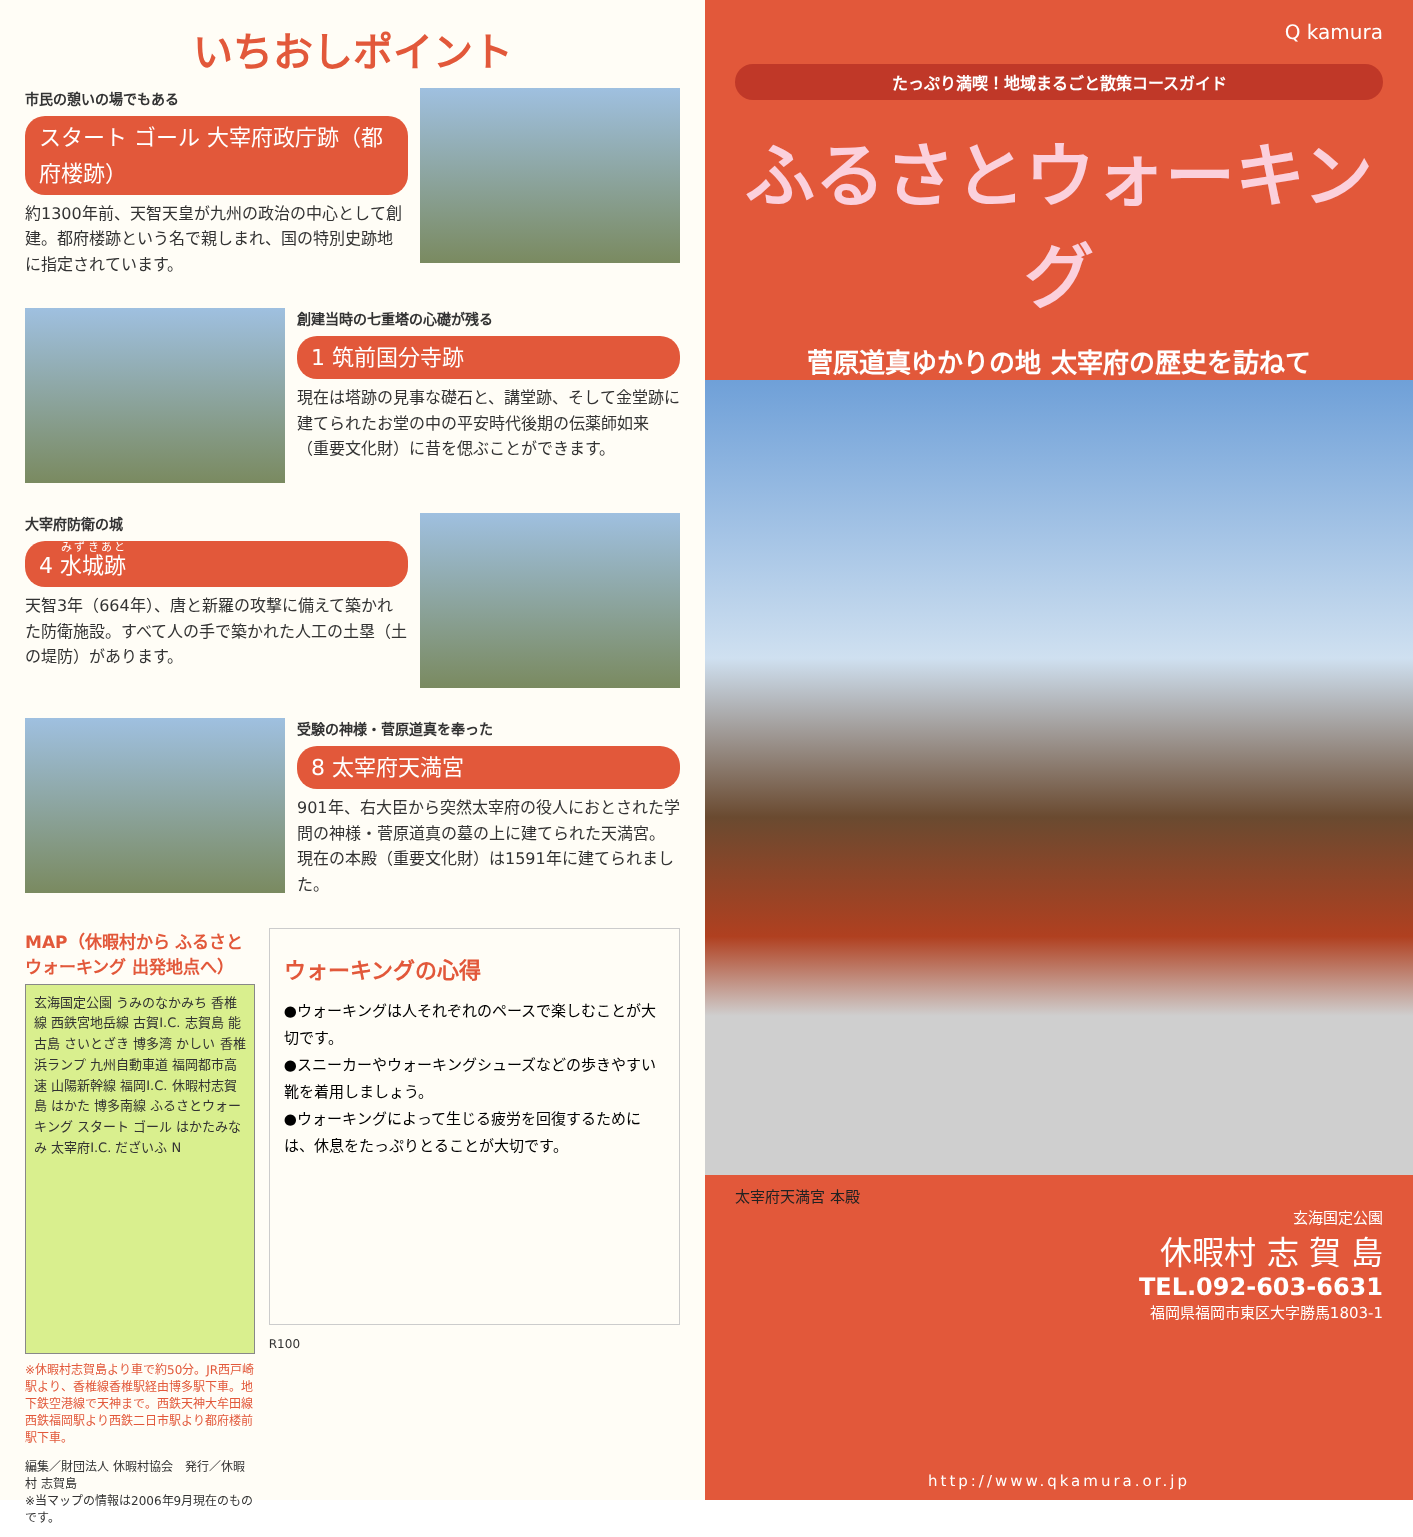いちおしポイント
市民の憩いの場でもある
スタート ゴール 大宰府政庁跡（都府楼跡）
約1300年前、天智天皇が九州の政治の中心として創建。都府楼跡という名で親しまれ、国の特別史跡地に指定されています。
創建当時の七重塔の心礎が残る
1 筑前国分寺跡
現在は塔跡の見事な礎石と、講堂跡、そして金堂跡に建てられたお堂の中の平安時代後期の伝薬師如来（重要文化財）に昔を偲ぶことができます。
大宰府防衛の城
4 水城跡
天智3年（664年）、唐と新羅の攻撃に備えて築かれた防衛施設。すべて人の手で築かれた人工の土塁（土の堤防）があります。
受験の神様・菅原道真を奉った
8 太宰府天満宮
901年、右大臣から突然太宰府の役人におとされた学問の神様・菅原道真の墓の上に建てられた天満宮。現在の本殿（重要文化財）は1591年に建てられました。
MAP（休暇村から ふるさとウォーキング 出発地点へ）
玄海国定公園 うみのなかみち 香椎線 西鉄宮地岳線 古賀I.C. 志賀島 能古島 さいとざき 博多湾 かしい 香椎浜ランプ 九州自動車道 福岡都市高速 山陽新幹線 福岡I.C. 休暇村志賀島 はかた 博多南線 ふるさとウォーキング スタート ゴール はかたみなみ 太宰府I.C. だざいふ N
※休暇村志賀島より車で約50分。JR西戸崎駅より、香椎線香椎駅経由博多駅下車。地下鉄空港線で天神まで。西鉄天神大牟田線西鉄福岡駅より西鉄二日市駅より都府楼前駅下車。
編集／財団法人 休暇村協会　発行／休暇村 志賀島
※当マップの情報は2006年9月現在のものです。
ウォーキングの心得
●ウォーキングは人それぞれのペースで楽しむことが大切です。
●スニーカーやウォーキングシューズなどの歩きやすい靴を着用しましょう。
●ウォーキングによって生じる疲労を回復するためには、休息をたっぷりとることが大切です。
R100
Q kamura
たっぷり満喫！地域まるごと散策コースガイド
ふるさとウォーキング
菅原道真ゆかりの地 太宰府の歴史を訪ねて
太宰府天満宮 本殿
玄海国定公園
休暇村 志 賀 島
TEL.092-603-6631
福岡県福岡市東区大字勝馬1803-1
http://www.qkamura.or.jp